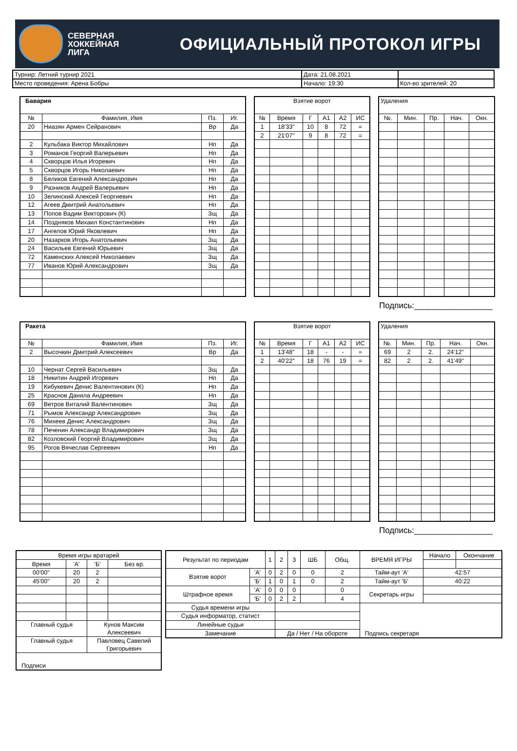СЕВЕРНАЯ
ХОККЕЙНАЯ
ЛИГА
ОФИЦИАЛЬНЫЙ ПРОТОКОЛ ИГРЫ
| Турнир: Летний турнир 2021 | Дата: 21.08.2021 | |
| Место проведения: Арена Бобры | Начало: 19:30 | Кол-во зрителей: 20 |
| Бавария | | | |
| № | Фамилия, Имя | Пз. | Иг. |
| 20 | Ниазян Армен Сейранович | Вр | Да |
| 2 | Кульбака Виктор Михайлович | Нп | Да |
| 3 | Романов Георгий Валерьевич | Нп | Да |
| 4 | Скворцов Илья Игоревич | Нп | Да |
| 5 | Скворцов Игорь Николаевич | Нп | Да |
| 8 | Беликов Евгений Александрович | Нп | Да |
| 9 | Разников Андрей Валерьевич | Нп | Да |
| 10 | Зелинский Алексей Георгиевич | Нп | Да |
| 12 | Агеев Дмитрий Анатольевич | Нп | Да |
| 13 | Попов Вадим Викторович (К) | Зщ | Да |
| 14 | Поздняков Михаил Константинович | Нп | Да |
| 17 | Ангелов Юрий Яковлевич | Нп | Да |
| 20 | Назарков Игорь Анатольевич | Зщ | Да |
| 24 | Васильев Евгений Юрьевич | Зщ | Да |
| 72 | Каменских Алексей Николаевич | Зщ | Да |
| 77 | Иванов Юрий Александрович | Зщ | Да |
| Взятие ворот | | | | | |
| № | Время | Г | А1 | А2 | ИС |
| 1 | 18'33'' | 10 | 8 | 72 | = |
| 2 | 21'07'' | 9 | 8 | 72 | = |
| Удаления | | | | |
| №. | Мин. | Пр. | Нач. | Окн. |
Подпись:_________________
| Ракета | | | |
| № | Фамилия, Имя | Пз. | Иг. |
| 2 | Высочкин Дмитрий Алексеевич | Вр | Да |
| 10 | Чернат Сергей Васильевич | Зщ | Да |
| 18 | Никитин Андрей Игоревич | Нп | Да |
| 19 | Кибукевич Денис Валентинович (К) | Нп | Да |
| 25 | Краснов Данила Андреевич | Нп | Да |
| 69 | Ветров Виталий Валентинович | Зщ | Да |
| 71 | Рымов Александр Александрович | Зщ | Да |
| 76 | Михеев Денис Александрович | Зщ | Да |
| 78 | Печенин Александр Владимирович | Зщ | Да |
| 82 | Козловский Георгий Владимирович | Зщ | Да |
| 95 | Рогов Вячеслав Сергеевич | Нп | Да |
| Взятие ворот | | | | | |
| № | Время | Г | А1 | А2 | ИС |
| 1 | 13'48'' | 18 | - | - | = |
| 2 | 40'22'' | 18 | 76 | 19 | = |
| Удаления | | | | |
| №. | Мин. | Пр. | Нач. | Окн. |
| 69 | 2 | 2. | 24'12'' | |
| 82 | 2 | 2. | 41'49'' | |
Подпись:_________________
| Время игры вратарей | | | |
| Время | 'А' | 'Б' | Без вр. |
| 00'00'' | 20 | 2 | |
| 45'00'' | 20 | 2 | |
| Главный судья | | Кунов Максим Алексеевич | |
| Главный судья | | Павловец Савелий Григорьевич | |
| Подписи | | | |
| Результат по периодам | | 1 | 2 | 3 | ШБ | Общ. | ВРЕМЯ ИГРЫ | Начало | Окончание |
| Взятие ворот | 'А' | 0 | 2 | 0 | 0 | 2 | Тайм-аут 'А' | 42:57 | |
| | 'Б' | 1 | 0 | 1 | 0 | 2 | Тайм-аут 'Б' | 40:22 | |
| Штрафное время | 'А' | 0 | 0 | 0 | | 0 | Секретарь игры | | |
| | 'Б' | 0 | 2 | 2 | | 4 | | | |
| Судья времени игры | | | | | | | Подпись секретаря | | |
| Судья информатор, статист | | | | | | | | | |
| Линейные судьи | | | | | | | | | |
| Замечание | | | Да / Нет / На обороте | | | | | | |